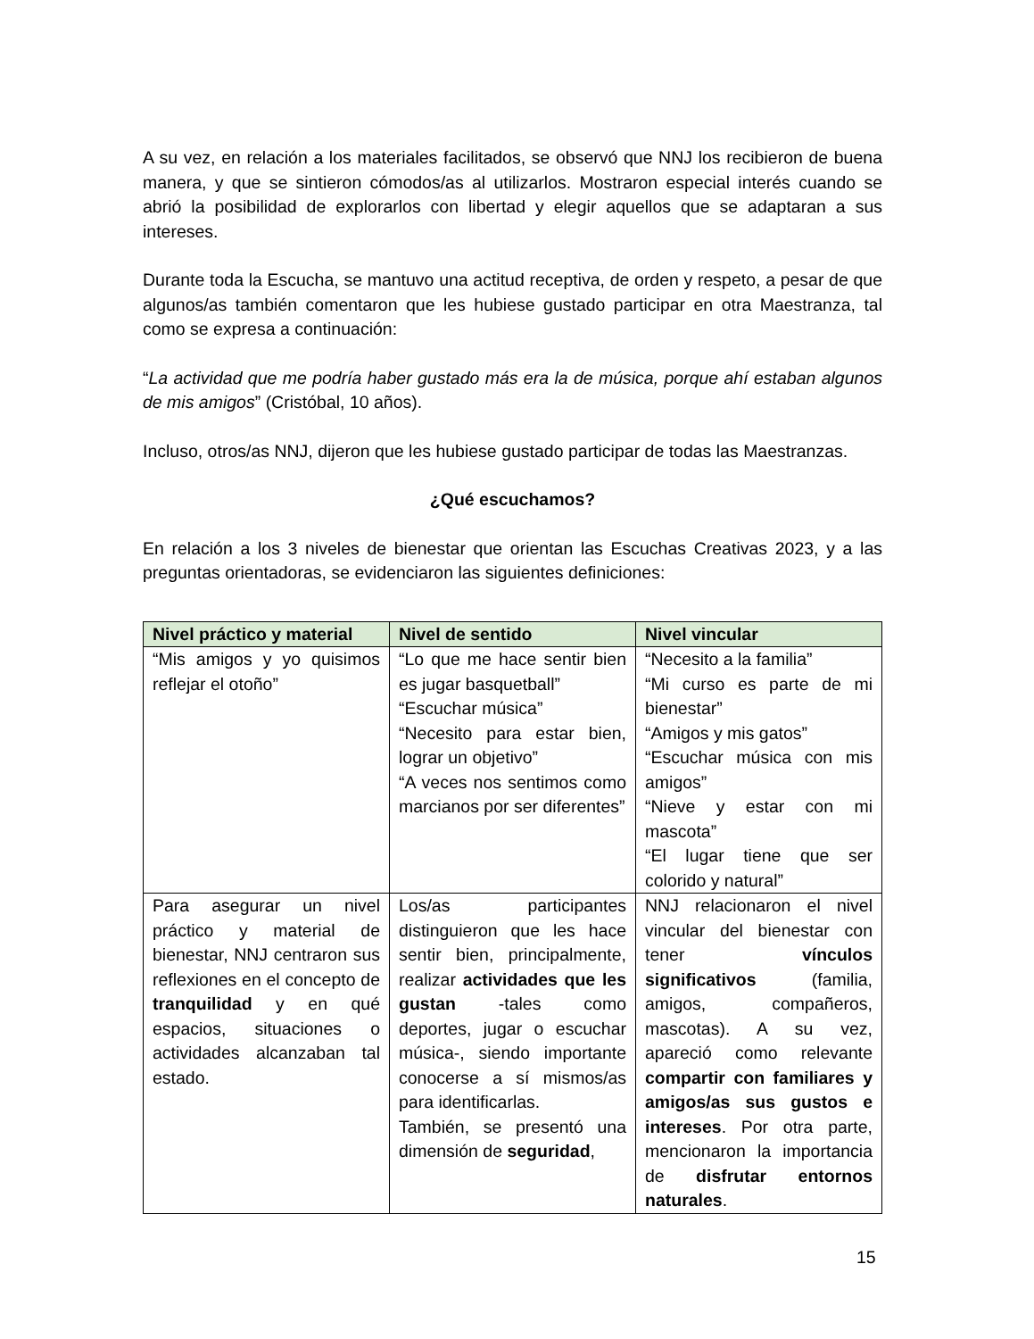A su vez, en relación a los materiales facilitados, se observó que NNJ los recibieron de buena manera, y que se sintieron cómodos/as al utilizarlos. Mostraron especial interés cuando se abrió la posibilidad de explorarlos con libertad y elegir aquellos que se adaptaran a sus intereses.
Durante toda la Escucha, se mantuvo una actitud receptiva, de orden y respeto, a pesar de que algunos/as también comentaron que les hubiese gustado participar en otra Maestranza, tal como se expresa a continuación:
“La actividad que me podría haber gustado más era la de música, porque ahí estaban algunos de mis amigos” (Cristóbal, 10 años).
Incluso, otros/as NNJ, dijeron que les hubiese gustado participar de todas las Maestranzas.
¿Qué escuchamos?
En relación a los 3 niveles de bienestar que orientan las Escuchas Creativas 2023, y a las preguntas orientadoras, se evidenciaron las siguientes definiciones:
| Nivel práctico y material | Nivel de sentido | Nivel vincular |
| --- | --- | --- |
| “Mis amigos y yo quisimos reflejar el otoño” | “Lo que me hace sentir bien es jugar basquetball” “Escuchar música” “Necesito para estar bien, lograr un objetivo” “A veces nos sentimos como marcianos por ser diferentes” | “Necesito a la familia” “Mi curso es parte de mi bienestar” “Amigos y mis gatos” “Escuchar música con mis amigos” “Nieve y estar con mi mascota” “El lugar tiene que ser colorido y natural” |
| Para asegurar un nivel práctico y material de bienestar, NNJ centraron sus reflexiones en el concepto de tranquilidad y en qué espacios, situaciones o actividades alcanzaban tal estado. | Los/as participantes distinguieron que les hace sentir bien, principalmente, realizar actividades que les gustan -tales como deportes, jugar o escuchar música-, siendo importante conocerse a sí mismos/as para identificarlas. También, se presentó una dimensión de seguridad , | NNJ relacionaron el nivel vincular del bienestar con tener vínculos significativos (familia, amigos, compañeros, mascotas). A su vez, apareció como relevante compartir con familiares y amigos/as sus gustos e intereses . Por otra parte, mencionaron la importancia de disfrutar entornos naturales . |
15